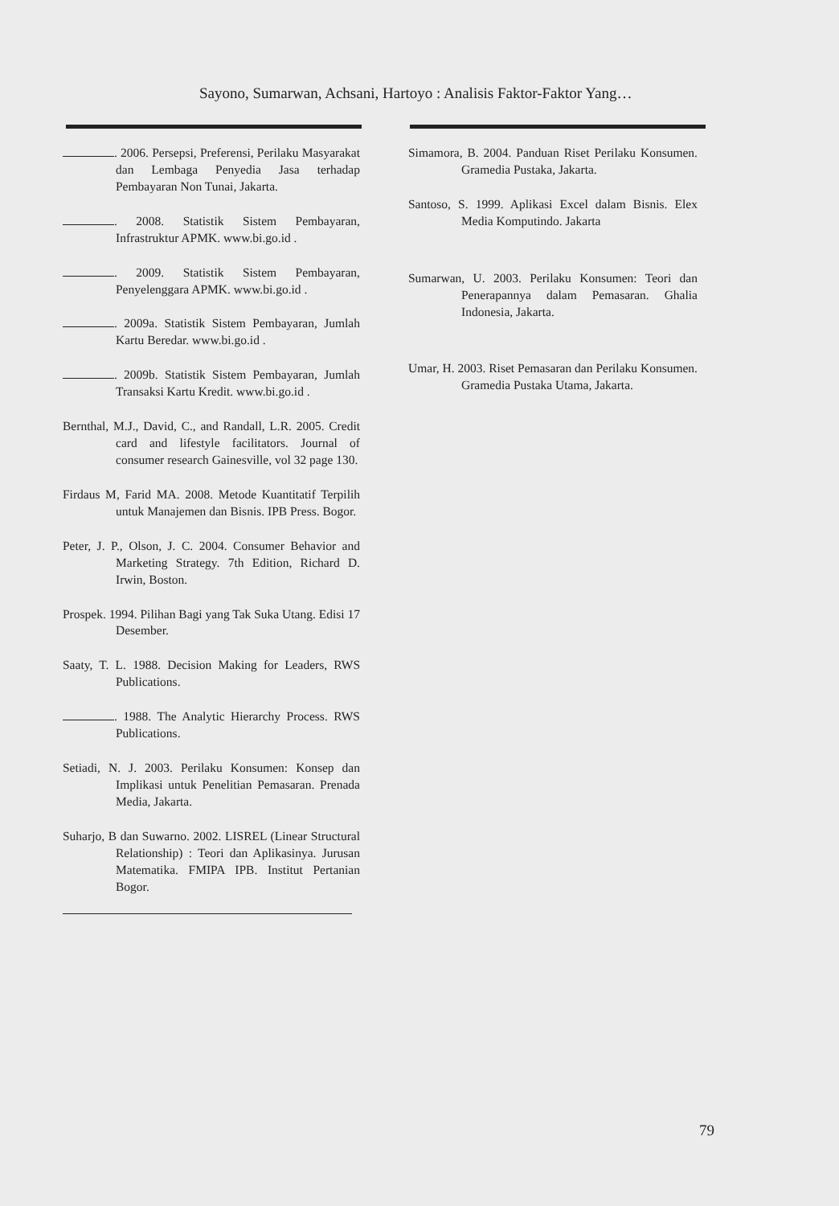Sayono, Sumarwan, Achsani, Hartoyo : Analisis Faktor-Faktor Yang…
. 2006. Persepsi, Preferensi, Perilaku Masyarakat dan Lembaga Penyedia Jasa terhadap Pembayaran Non Tunai, Jakarta.
. 2008. Statistik Sistem Pembayaran, Infrastruktur APMK. www.bi.go.id .
. 2009. Statistik Sistem Pembayaran, Penyelenggara APMK. www.bi.go.id .
. 2009a. Statistik Sistem Pembayaran, Jumlah Kartu Beredar. www.bi.go.id .
. 2009b. Statistik Sistem Pembayaran, Jumlah Transaksi Kartu Kredit. www.bi.go.id .
Bernthal, M.J., David, C., and Randall, L.R. 2005. Credit card and lifestyle facilitators. Journal of consumer research Gainesville, vol 32 page 130.
Firdaus M, Farid MA. 2008. Metode Kuantitatif Terpilih untuk Manajemen dan Bisnis. IPB Press. Bogor.
Peter, J. P., Olson, J. C. 2004. Consumer Behavior and Marketing Strategy. 7th Edition, Richard D. Irwin, Boston.
Prospek. 1994. Pilihan Bagi yang Tak Suka Utang. Edisi 17 Desember.
Saaty, T. L. 1988. Decision Making for Leaders, RWS Publications.
. 1988. The Analytic Hierarchy Process. RWS Publications.
Setiadi, N. J. 2003. Perilaku Konsumen: Konsep dan Implikasi untuk Penelitian Pemasaran. Prenada Media, Jakarta.
Suharjo, B dan Suwarno. 2002. LISREL (Linear Structural Relationship) : Teori dan Aplikasinya. Jurusan Matematika. FMIPA IPB. Institut Pertanian Bogor.
Simamora, B. 2004. Panduan Riset Perilaku Konsumen. Gramedia Pustaka, Jakarta.
Santoso, S. 1999. Aplikasi Excel dalam Bisnis. Elex Media Komputindo. Jakarta
Sumarwan, U. 2003. Perilaku Konsumen: Teori dan Penerapannya dalam Pemasaran. Ghalia Indonesia, Jakarta.
Umar, H. 2003. Riset Pemasaran dan Perilaku Konsumen. Gramedia Pustaka Utama, Jakarta.
79